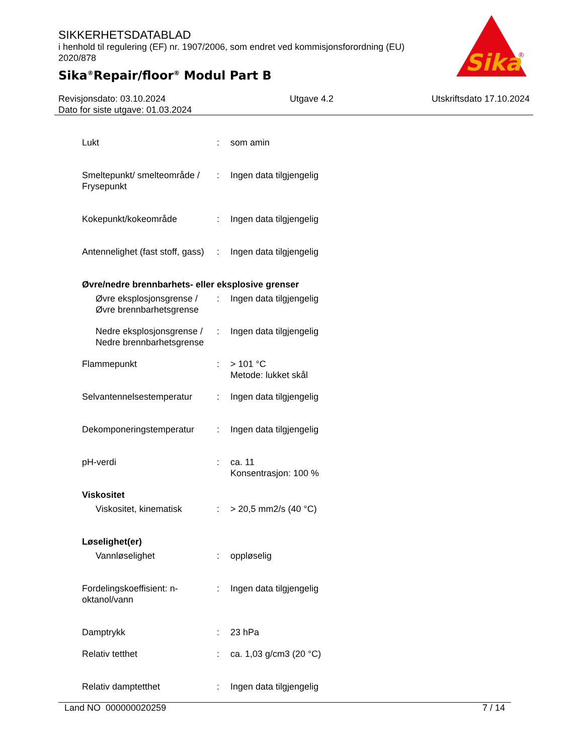SIKKERHETSDATABLAD
i henhold til regulering (EF) nr. 1907/2006, som endret ved kommisjonsforordning (EU) 2020/878
Sika<sup>®</sup>Repair/floor<sup>®</sup> Modul Part B
Sika
®
Revisjonsdato: 03.10.2024
Dato for siste utgave: 01.03.2024
Utgave 4.2 Utskriftsdato 17.10.2024
Lukt : som amin
Smeltepunkt/ smelteområde / Frysepunkt
: Ingen data tilgjengelig
Kokepunkt/kokeområde : Ingen data tilgjengelig
Antennelighet (fast stoff, gass)
: Ingen data tilgjengelig
Øvre/nedre brennbarhets- eller eksplosive grenser
Øvre eksplosjonsgrense / Øvre brennbarhetsgrense
: Ingen data tilgjengelig
Nedre eksplosjonsgrense / Nedre brennbarhetsgrense
: Ingen data tilgjengelig
Flammepunkt : > 101 °C
Metode: lukket skål
Selvantennelsestemperatur
: Ingen data tilgjengelig
Dekomponeringstemperatur : Ingen data tilgjengelig
pH-verdi : ca. 11
Konsentrasjon: 100 %
Viskositet
Viskositet, kinematisk : > 20,5 mm2/s (40 °C)
Løselighet(er)
Vannløselighet : oppløselig
Fordelingskoeffisient: n-oktanol/vann
: Ingen data tilgjengelig
Damptrykk : 23 hPa
Relativ tetthet : ca. 1,03 g/cm3 (20 °C)
Relativ damptetthet : Ingen data tilgjengelig
Land NO 000000020259 7 / 14